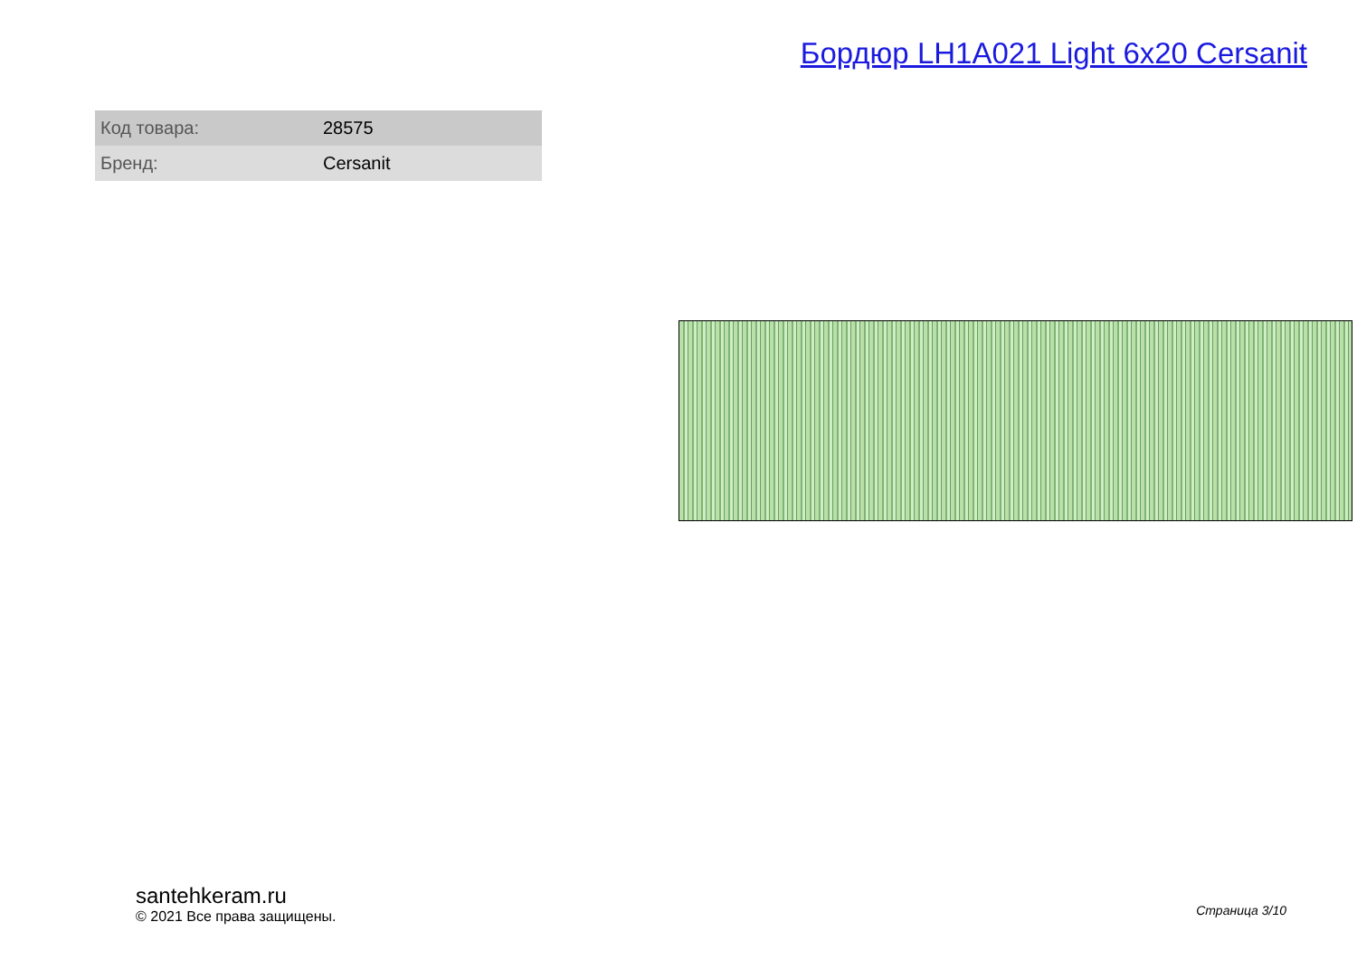Бордюр LH1A021 Light 6x20 Cersanit
| Код товара: | 28575 |
| Бренд: | Cersanit |
santehkeram.ru
© 2021 Все права защищены.
Страница 3/10